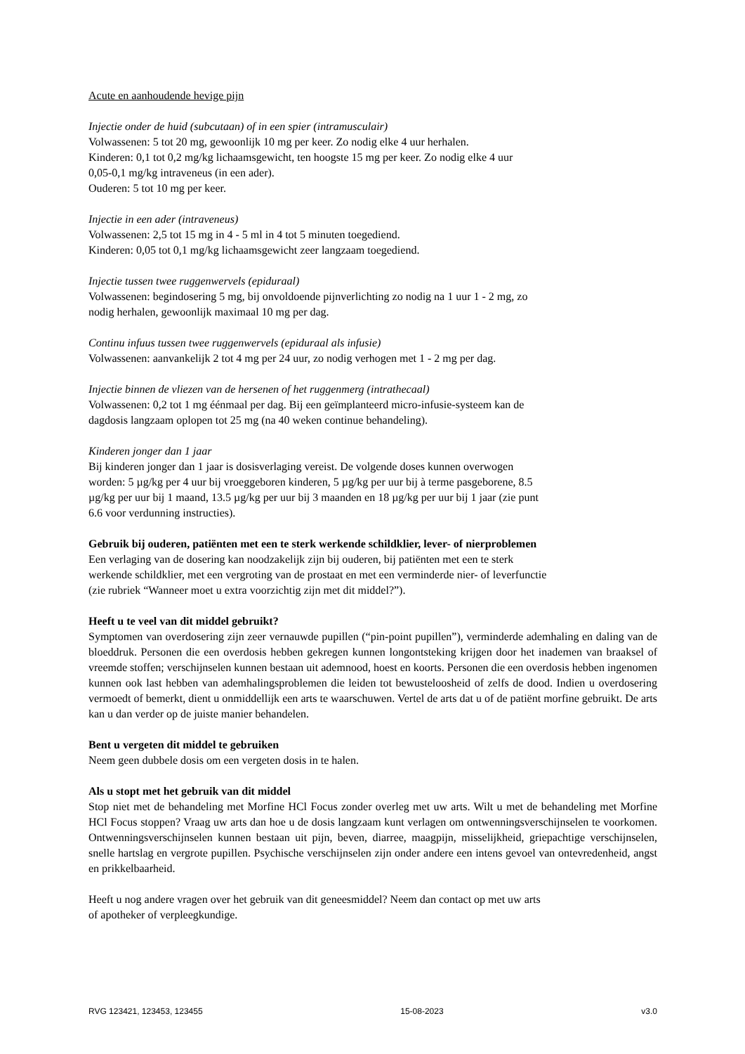Acute en aanhoudende hevige pijn
Injectie onder de huid (subcutaan) of in een spier (intramusculair)
Volwassenen: 5 tot 20 mg, gewoonlijk 10 mg per keer. Zo nodig elke 4 uur herhalen.
Kinderen: 0,1 tot 0,2 mg/kg lichaamsgewicht, ten hoogste 15 mg per keer. Zo nodig elke 4 uur
0,05-0,1 mg/kg intraveneus (in een ader).
Ouderen: 5 tot 10 mg per keer.
Injectie in een ader (intraveneus)
Volwassenen: 2,5 tot 15 mg in 4 - 5 ml in 4 tot 5 minuten toegediend.
Kinderen: 0,05 tot 0,1 mg/kg lichaamsgewicht zeer langzaam toegediend.
Injectie tussen twee ruggenwervels (epiduraal)
Volwassenen: begindosering 5 mg, bij onvoldoende pijnverlichting zo nodig na 1 uur 1 - 2 mg, zo
nodig herhalen, gewoonlijk maximaal 10 mg per dag.
Continu infuus tussen twee ruggenwervels (epiduraal als infusie)
Volwassenen: aanvankelijk 2 tot 4 mg per 24 uur, zo nodig verhogen met 1 - 2 mg per dag.
Injectie binnen de vliezen van de hersenen of het ruggenmerg (intrathecaal)
Volwassenen: 0,2 tot 1 mg éénmaal per dag. Bij een geïmplanteerd micro-infusie-systeem kan de
dagdosis langzaam oplopen tot 25 mg (na 40 weken continue behandeling).
Kinderen jonger dan 1 jaar
Bij kinderen jonger dan 1 jaar is dosisverlaging vereist. De volgende doses kunnen overwogen
worden: 5 µg/kg per 4 uur bij vroeggeboren kinderen, 5 µg/kg per uur bij à terme pasgeborene, 8.5
µg/kg per uur bij 1 maand, 13.5 µg/kg per uur bij 3 maanden en 18 µg/kg per uur bij 1 jaar (zie punt
6.6 voor verdunning instructies).
Gebruik bij ouderen, patiënten met een te sterk werkende schildklier, lever- of nierproblemen
Een verlaging van de dosering kan noodzakelijk zijn bij ouderen, bij patiënten met een te sterk
werkende schildklier, met een vergroting van de prostaat en met een verminderde nier- of leverfunctie
(zie rubriek “Wanneer moet u extra voorzichtig zijn met dit middel?”).
Heeft u te veel van dit middel gebruikt?
Symptomen van overdosering zijn zeer vernauwde pupillen (“pin-point pupillen”), verminderde ademhaling en daling van de bloeddruk. Personen die een overdosis hebben gekregen kunnen longontsteking krijgen door het inademen van braaksel of vreemde stoffen; verschijnselen kunnen bestaan uit ademnood, hoest en koorts. Personen die een overdosis hebben ingenomen kunnen ook last hebben van ademhalingsproblemen die leiden tot bewusteloosheid of zelfs de dood. Indien u overdosering vermoedt of bemerkt, dient u onmiddellijk een arts te waarschuwen. Vertel de arts dat u of de patiënt morfine gebruikt. De arts kan u dan verder op de juiste manier behandelen.
Bent u vergeten dit middel te gebruiken
Neem geen dubbele dosis om een vergeten dosis in te halen.
Als u stopt met het gebruik van dit middel
Stop niet met de behandeling met Morfine HCl Focus zonder overleg met uw arts. Wilt u met de behandeling met Morfine HCl Focus stoppen? Vraag uw arts dan hoe u de dosis langzaam kunt verlagen om ontwenningsverschijnselen te voorkomen. Ontwenningsverschijnselen kunnen bestaan uit pijn, beven, diarree, maagpijn, misselijkheid, griepachtige verschijnselen, snelle hartslag en vergrote pupillen. Psychische verschijnselen zijn onder andere een intens gevoel van ontevredenheid, angst en prikkelbaarheid.
Heeft u nog andere vragen over het gebruik van dit geneesmiddel? Neem dan contact op met uw arts
of apotheker of verpleegkundige.
RVG 123421, 123453, 123455 15-08-2023 v3.0